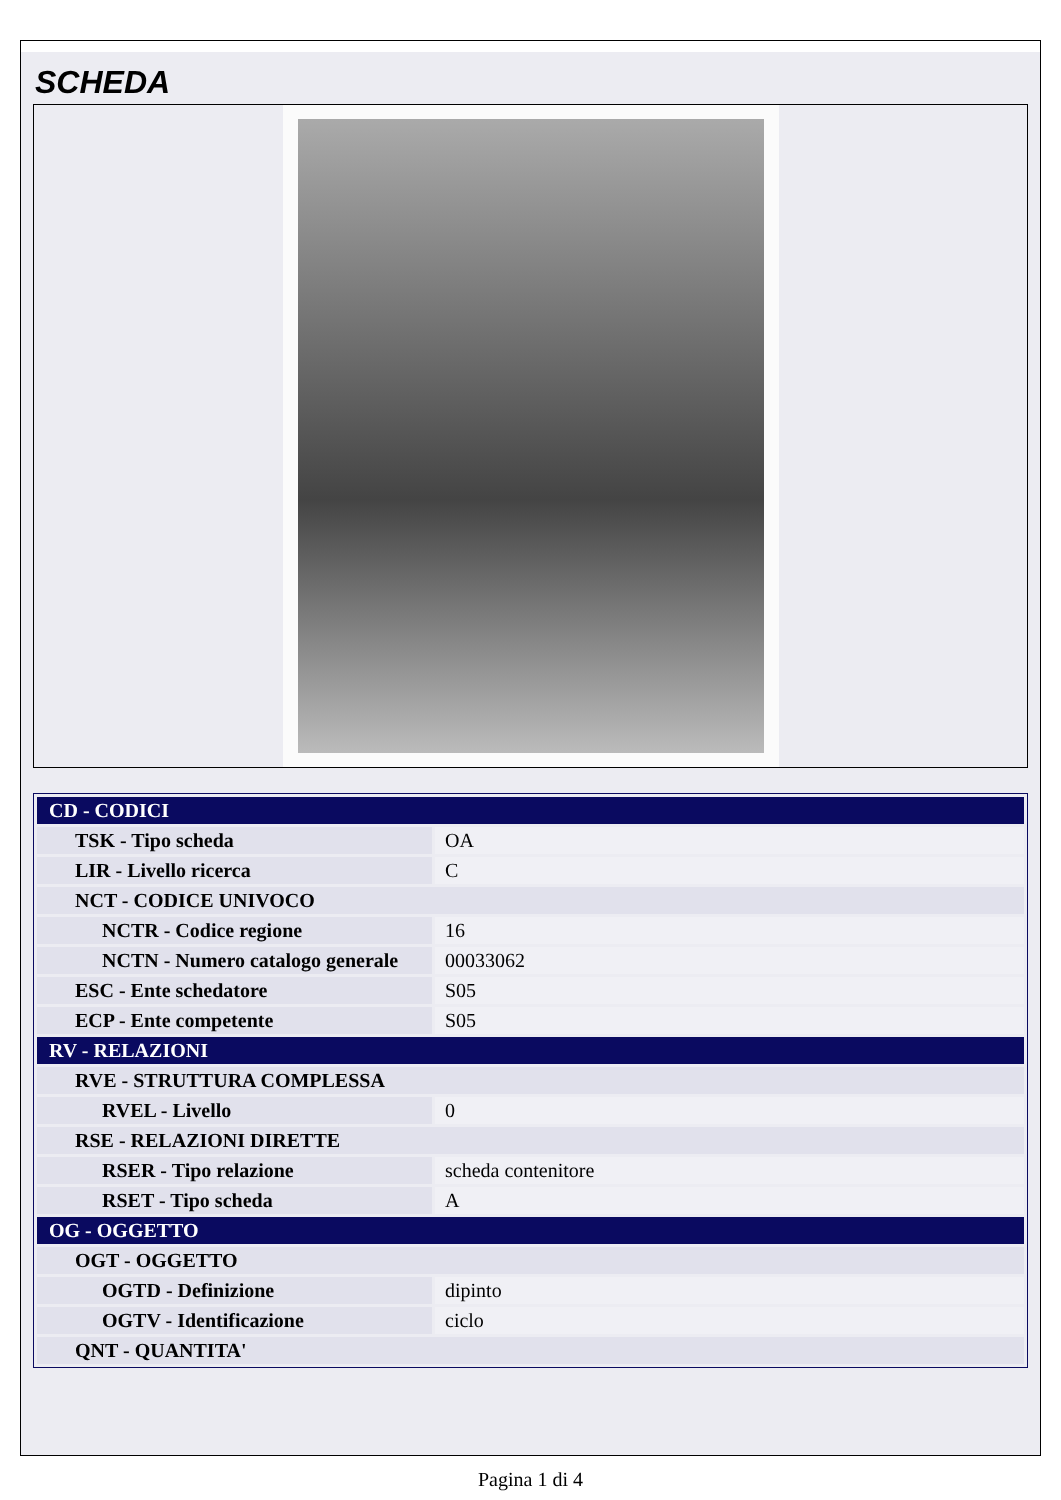SCHEDA
| CD - CODICI | |
| TSK - Tipo scheda | OA |
| LIR - Livello ricerca | C |
| NCT - CODICE UNIVOCO | |
| NCTR - Codice regione | 16 |
| NCTN - Numero catalogo generale | 00033062 |
| ESC - Ente schedatore | S05 |
| ECP - Ente competente | S05 |
| RV - RELAZIONI | |
| RVE - STRUTTURA COMPLESSA | |
| RVEL - Livello | 0 |
| RSE - RELAZIONI DIRETTE | |
| RSER - Tipo relazione | scheda contenitore |
| RSET - Tipo scheda | A |
| OG - OGGETTO | |
| OGT - OGGETTO | |
| OGTD - Definizione | dipinto |
| OGTV - Identificazione | ciclo |
| QNT - QUANTITA' | |
Pagina 1 di 4